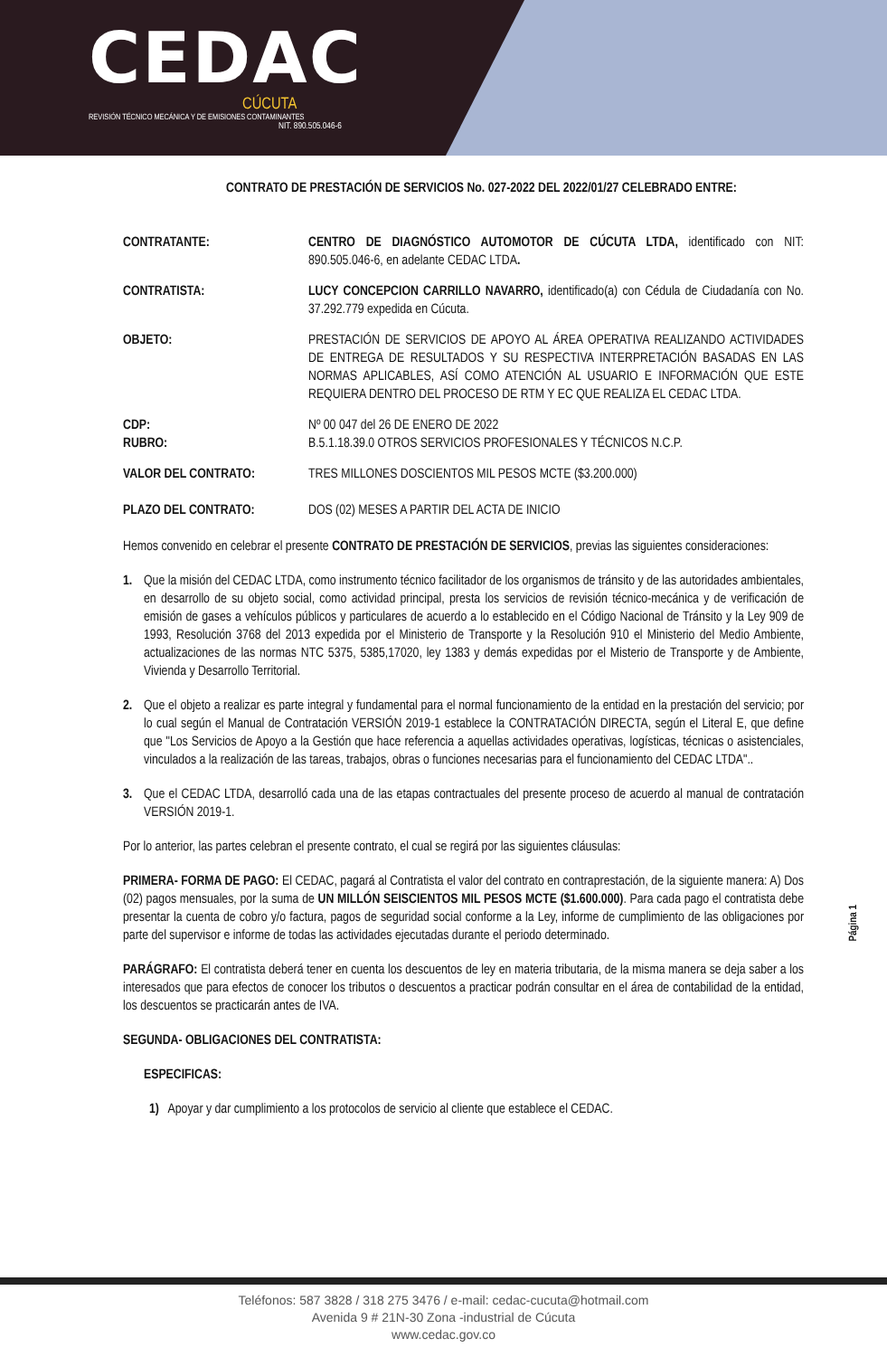CEDAC
CÚCUTA
REVISIÓN TÉCNICO MECÁNICA Y DE EMISIONES CONTAMINANTES
NIT. 890.505.046-6
CONTRATO DE PRESTACIÓN DE SERVICIOS No. 027-2022 DEL 2022/01/27 CELEBRADO ENTRE:
CONTRATANTE: CENTRO DE DIAGNÓSTICO AUTOMOTOR DE CÚCUTA LTDA, identificado con NIT: 890.505.046-6, en adelante CEDAC LTDA.
CONTRATISTA: LUCY CONCEPCION CARRILLO NAVARRO, identificado(a) con Cédula de Ciudadanía con No. 37.292.779 expedida en Cúcuta.
OBJETO: PRESTACIÓN DE SERVICIOS DE APOYO AL ÁREA OPERATIVA REALIZANDO ACTIVIDADES DE ENTREGA DE RESULTADOS Y SU RESPECTIVA INTERPRETACIÓN BASADAS EN LAS NORMAS APLICABLES, ASÍ COMO ATENCIÓN AL USUARIO E INFORMACIÓN QUE ESTE REQUIERA DENTRO DEL PROCESO DE RTM Y EC QUE REALIZA EL CEDAC LTDA.
CDP: Nº 00 047 del 26 DE ENERO DE 2022
RUBRO: B.5.1.18.39.0 OTROS SERVICIOS PROFESIONALES Y TÉCNICOS N.C.P.
VALOR DEL CONTRATO: TRES MILLONES DOSCIENTOS MIL PESOS MCTE ($3.200.000)
PLAZO DEL CONTRATO: DOS (02) MESES A PARTIR DEL ACTA DE INICIO
Hemos convenido en celebrar el presente CONTRATO DE PRESTACIÓN DE SERVICIOS, previas las siguientes consideraciones:
1. Que la misión del CEDAC LTDA, como instrumento técnico facilitador de los organismos de tránsito y de las autoridades ambientales, en desarrollo de su objeto social, como actividad principal, presta los servicios de revisión técnico-mecánica y de verificación de emisión de gases a vehículos públicos y particulares de acuerdo a lo establecido en el Código Nacional de Tránsito y la Ley 909 de 1993, Resolución 3768 del 2013 expedida por el Ministerio de Transporte y la Resolución 910 el Ministerio del Medio Ambiente, actualizaciones de las normas NTC 5375, 5385,17020, ley 1383 y demás expedidas por el Misterio de Transporte y de Ambiente, Vivienda y Desarrollo Territorial.
2. Que el objeto a realizar es parte integral y fundamental para el normal funcionamiento de la entidad en la prestación del servicio; por lo cual según el Manual de Contratación VERSIÓN 2019-1 establece la CONTRATACIÓN DIRECTA, según el Literal E, que define que "Los Servicios de Apoyo a la Gestión que hace referencia a aquellas actividades operativas, logísticas, técnicas o asistenciales, vinculados a la realización de las tareas, trabajos, obras o funciones necesarias para el funcionamiento del CEDAC LTDA"..
3. Que el CEDAC LTDA, desarrolló cada una de las etapas contractuales del presente proceso de acuerdo al manual de contratación VERSIÓN 2019-1.
Por lo anterior, las partes celebran el presente contrato, el cual se regirá por las siguientes cláusulas:
PRIMERA- FORMA DE PAGO: El CEDAC, pagará al Contratista el valor del contrato en contraprestación, de la siguiente manera: A) Dos (02) pagos mensuales, por la suma de UN MILLÓN SEISCIENTOS MIL PESOS MCTE ($1.600.000). Para cada pago el contratista debe presentar la cuenta de cobro y/o factura, pagos de seguridad social conforme a la Ley, informe de cumplimiento de las obligaciones por parte del supervisor e informe de todas las actividades ejecutadas durante el periodo determinado.
PARÁGRAFO: El contratista deberá tener en cuenta los descuentos de ley en materia tributaria, de la misma manera se deja saber a los interesados que para efectos de conocer los tributos o descuentos a practicar podrán consultar en el área de contabilidad de la entidad, los descuentos se practicarán antes de IVA.
SEGUNDA- OBLIGACIONES DEL CONTRATISTA:
ESPECIFICAS:
1) Apoyar y dar cumplimiento a los protocolos de servicio al cliente que establece el CEDAC.
Página 1
Teléfonos: 587 3828 / 318 275 3476 / e-mail: cedac-cucuta@hotmail.com
Avenida 9 # 21N-30 Zona -industrial de Cúcuta
www.cedac.gov.co